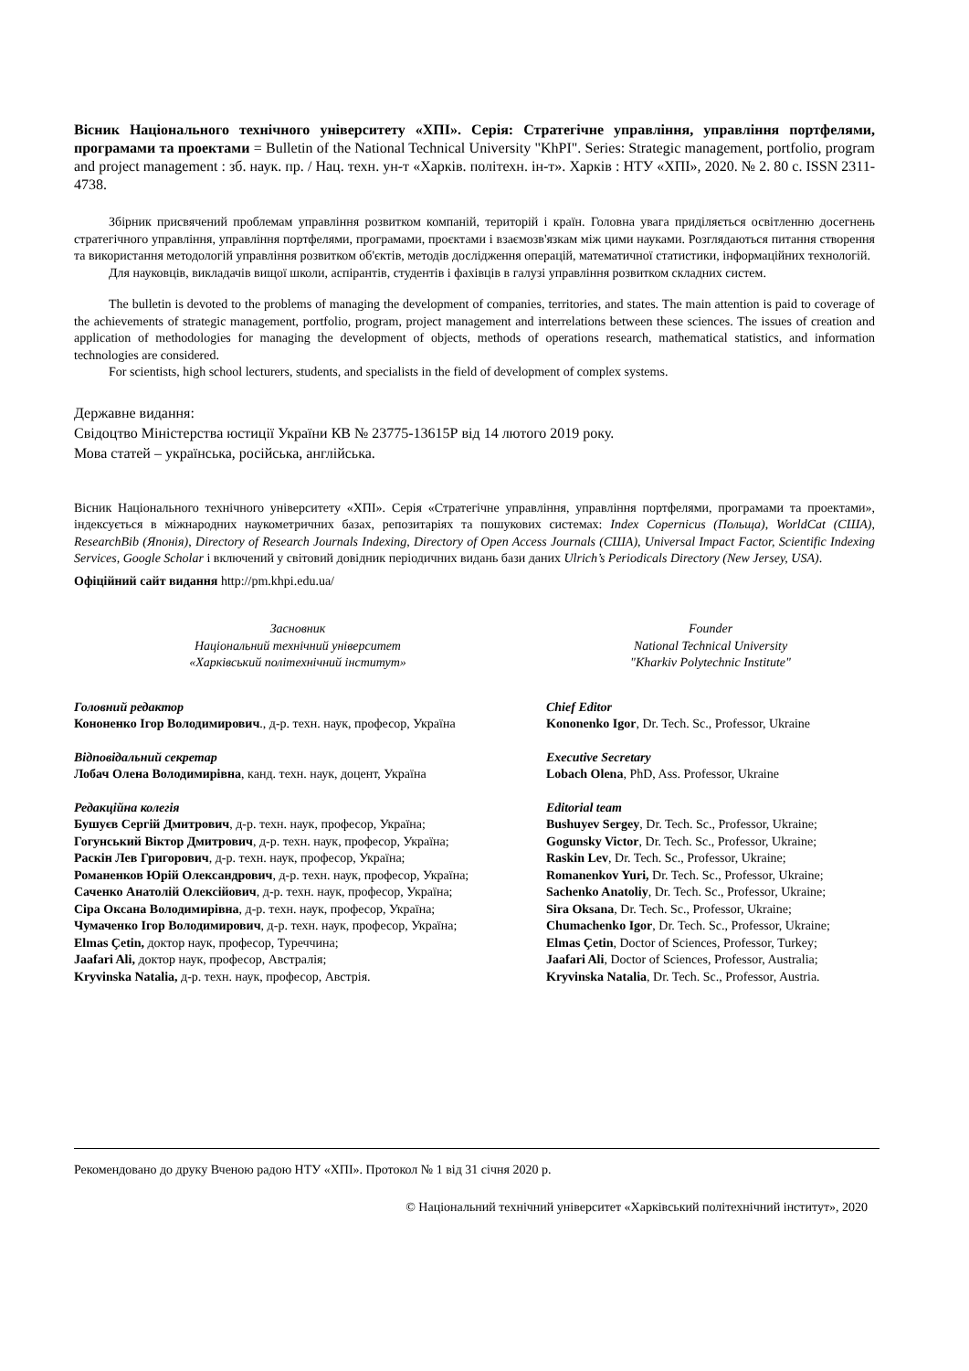Вісник Національного технічного університету «ХПІ». Серія: Стратегічне управління, управління портфелями, програмами та проектами = Bulletin of the National Technical University "KhPI". Series: Strategic management, portfolio, program and project management : зб. наук. пр. / Нац. техн. ун-т «Харків. політехн. ін-т». Харків : НТУ «ХПІ», 2020. № 2. 80 с. ISSN 2311-4738.
Збірник присвячений проблемам управління розвитком компаній, територій і країн. Головна увага приділяється освітленню досегнень стратегічного управління, управління портфелями, програмами, проєктами і взаємозв'язкам між цими науками. Розглядаються питання створення та використання методологій управління розвитком об'єктів, методів дослідження операцій, математичної статистики, інформаційних технологій.
Для науковців, викладачів вищої школи, аспірантів, студентів і фахівців в галузі управління розвитком складних систем.
The bulletin is devoted to the problems of managing the development of companies, territories, and states. The main attention is paid to coverage of the achievements of strategic management, portfolio, program, project management and interrelations between these sciences. The issues of creation and application of methodologies for managing the development of objects, methods of operations research, mathematical statistics, and information technologies are considered.
For scientists, high school lecturers, students, and specialists in the field of development of complex systems.
Державне видання:
Свідоцтво Міністерства юстиції України КВ № 23775-13615Р від 14 лютого 2019 року.
Мова статей – українська, російська, англійська.
Вісник Національного технічного університету «ХПІ». Серія «Стратегічне управління, управління портфелями, програмами та проектами», індексується в міжнародних наукометричних базах, репозитаріях та пошукових системах: Index Copernicus (Польща), WorldCat (США), ResearchBib (Японія), Directory of Research Journals Indexing, Directory of Open Access Journals (США), Universal Impact Factor, Scientific Indexing Services, Google Scholar і включений у світовий довідник періодичних видань бази даних Ulrich’s Periodicals Directory (New Jersey, USA).
Офіційний сайт видання http://pm.khpi.edu.ua/
Засновник
Національний технічний університет
«Харківський політехнічний інститут»
Головний редактор
Кононенко Ігор Володимирович., д-р. техн. наук, професор, Україна
Відповідальний секретар
Лобач Олена Володимирівна, канд. техн. наук, доцент, Україна
Редакційна колегія
Бушуєв Сергій Дмитрович, д-р. техн. наук, професор, Україна;
Гогунський Віктор Дмитрович, д-р. техн. наук, професор, Україна;
Раскін Лев Григорович, д-р. техн. наук, професор, Україна;
Романенков Юрій Олександрович, д-р. техн. наук, професор, Україна;
Саченко Анатолій Олексійович, д-р. техн. наук, професор, Україна;
Сіра Оксана Володимирівна, д-р. техн. наук, професор, Україна;
Чумаченко Ігор Володимирович, д-р. техн. наук, професор, Україна;
Elmas Çetin, доктор наук, професор, Туреччина;
Jaafari Ali, доктор наук, професор, Австралія;
Kryvinska Natalia, д-р. техн. наук, професор, Австрія.
Founder
National Technical University
"Kharkiv Polytechnic Institute"
Chief Editor
Kononenko Igor, Dr. Tech. Sc., Professor, Ukraine
Executive Secretary
Lobach Olena, PhD, Ass. Professor, Ukraine
Editorial team
Bushuyev Sergey, Dr. Tech. Sc., Professor, Ukraine;
Gogunsky Victor, Dr. Tech. Sc., Professor, Ukraine;
Raskin Lev, Dr. Tech. Sc., Professor, Ukraine;
Romanenkov Yuri, Dr. Tech. Sc., Professor, Ukraine;
Sachenko Anatoliy, Dr. Tech. Sc., Professor, Ukraine;
Sira Oksana, Dr. Tech. Sc., Professor, Ukraine;
Chumachenko Igor, Dr. Tech. Sc., Professor, Ukraine;
Elmas Çetin, Doctor of Sciences, Professor, Turkey;
Jaafari Ali, Doctor of Sciences, Professor, Australia;
Kryvinska Natalia, Dr. Tech. Sc., Professor, Austria.
Рекомендовано до друку Вченою радою НТУ «ХПІ». Протокол № 1 від 31 січня 2020 р.
© Національний технічний університет «Харківський політехнічний інститут», 2020